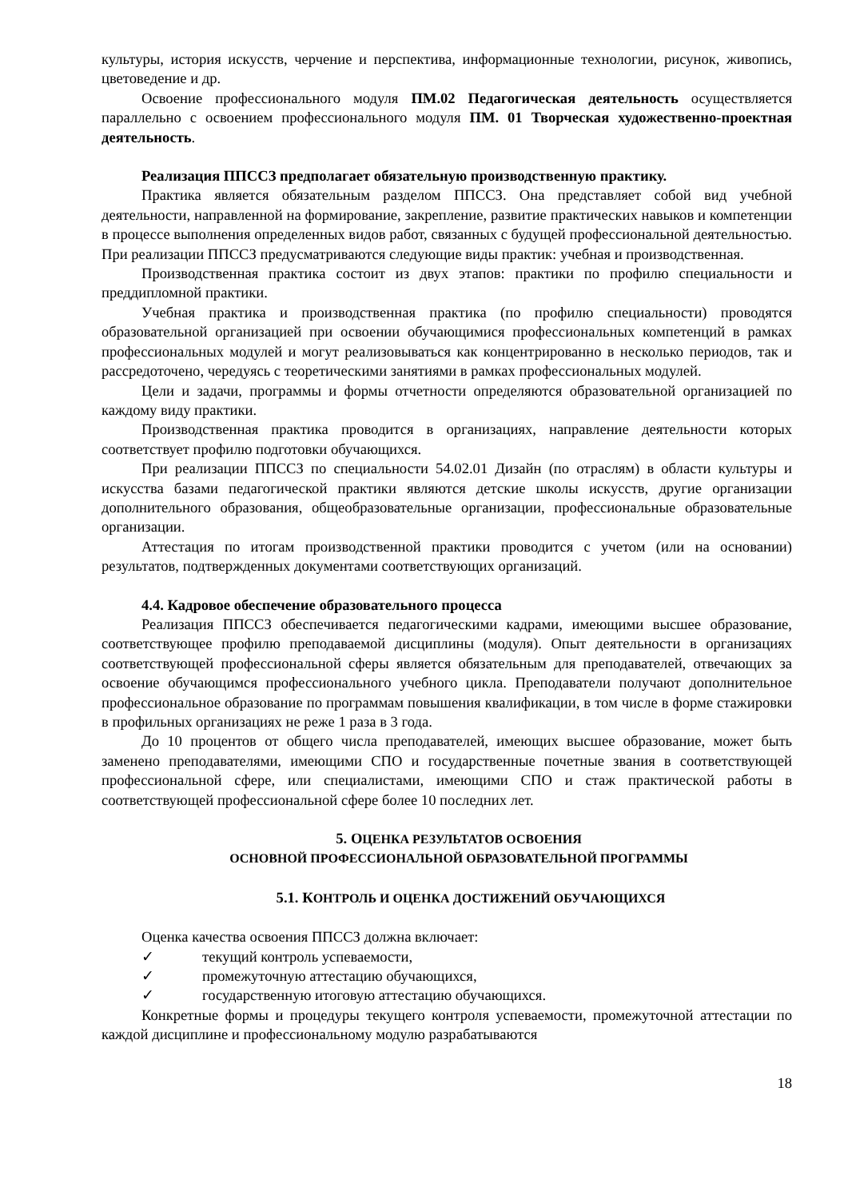культуры, история искусств, черчение и перспектива, информационные технологии, рисунок, живопись, цветоведение и др.
Освоение профессионального модуля ПМ.02 Педагогическая деятельность осуществляется параллельно с освоением профессионального модуля ПМ. 01 Творческая художественно-проектная деятельность.
Реализация ППССЗ предполагает обязательную производственную практику.
Практика является обязательным разделом ППССЗ. Она представляет собой вид учебной деятельности, направленной на формирование, закрепление, развитие практических навыков и компетенции в процессе выполнения определенных видов работ, связанных с будущей профессиональной деятельностью. При реализации ППССЗ предусматриваются следующие виды практик: учебная и производственная.
Производственная практика состоит из двух этапов: практики по профилю специальности и преддипломной практики.
Учебная практика и производственная практика (по профилю специальности) проводятся образовательной организацией при освоении обучающимися профессиональных компетенций в рамках профессиональных модулей и могут реализовываться как концентрированно в несколько периодов, так и рассредоточено, чередуясь с теоретическими занятиями в рамках профессиональных модулей.
Цели и задачи, программы и формы отчетности определяются образовательной организацией по каждому виду практики.
Производственная практика проводится в организациях, направление деятельности которых соответствует профилю подготовки обучающихся.
При реализации ППССЗ по специальности 54.02.01 Дизайн (по отраслям) в области культуры и искусства базами педагогической практики являются детские школы искусств, другие организации дополнительного образования, общеобразовательные организации, профессиональные образовательные организации.
Аттестация по итогам производственной практики проводится с учетом (или на основании) результатов, подтвержденных документами соответствующих организаций.
4.4. Кадровое обеспечение образовательного процесса
Реализация ППССЗ обеспечивается педагогическими кадрами, имеющими высшее образование, соответствующее профилю преподаваемой дисциплины (модуля). Опыт деятельности в организациях соответствующей профессиональной сферы является обязательным для преподавателей, отвечающих за освоение обучающимся профессионального учебного цикла. Преподаватели получают дополнительное профессиональное образование по программам повышения квалификации, в том числе в форме стажировки в профильных организациях не реже 1 раза в 3 года.
До 10 процентов от общего числа преподавателей, имеющих высшее образование, может быть заменено преподавателями, имеющими СПО и государственные почетные звания в соответствующей профессиональной сфере, или специалистами, имеющими СПО и стаж практической работы в соответствующей профессиональной сфере более 10 последних лет.
5. ОЦЕНКА РЕЗУЛЬТАТОВ ОСВОЕНИЯ
ОСНОВНОЙ ПРОФЕССИОНАЛЬНОЙ ОБРАЗОВАТЕЛЬНОЙ ПРОГРАММЫ
5.1. КОНТРОЛЬ И ОЦЕНКА ДОСТИЖЕНИЙ ОБУЧАЮЩИХСЯ
Оценка качества освоения ППССЗ должна включает:
✓ текущий контроль успеваемости,
✓ промежуточную аттестацию обучающихся,
✓ государственную итоговую аттестацию обучающихся.
Конкретные формы и процедуры текущего контроля успеваемости, промежуточной аттестации по каждой дисциплине и профессиональному модулю разрабатываются
18